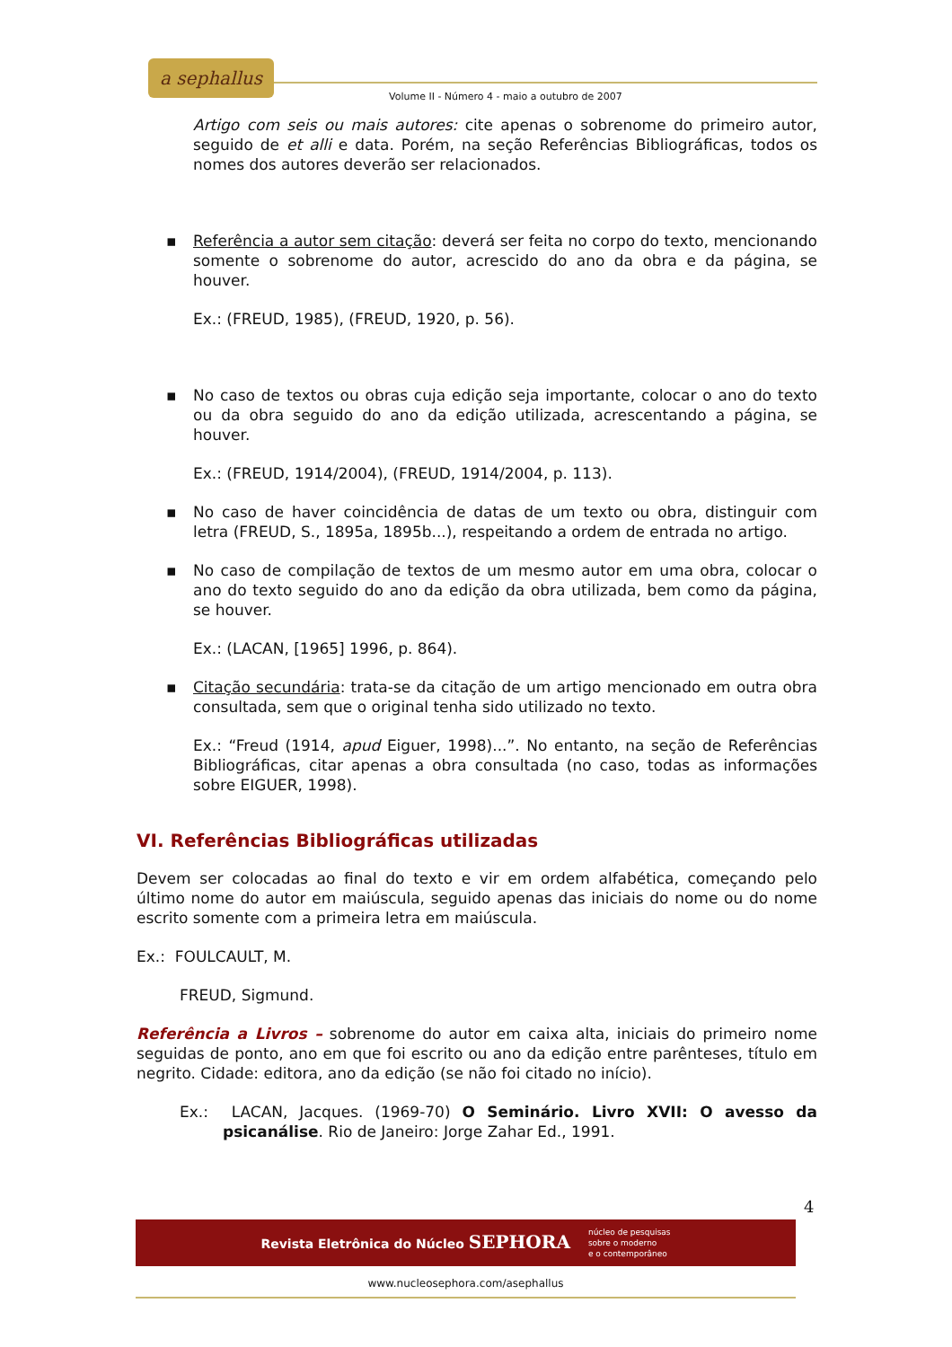a sephallus
Volume II - Número 4 - maio a outubro de 2007
Artigo com seis ou mais autores: cite apenas o sobrenome do primeiro autor, seguido de et alli e data. Porém, na seção Referências Bibliográficas, todos os nomes dos autores deverão ser relacionados.
▪ Referência a autor sem citação: deverá ser feita no corpo do texto, mencionando somente o sobrenome do autor, acrescido do ano da obra e da página, se houver.
Ex.: (FREUD, 1985), (FREUD, 1920, p. 56).
▪ No caso de textos ou obras cuja edição seja importante, colocar o ano do texto ou da obra seguido do ano da edição utilizada, acrescentando a página, se houver.
Ex.: (FREUD, 1914/2004), (FREUD, 1914/2004, p. 113).
▪ No caso de haver coincidência de datas de um texto ou obra, distinguir com letra (FREUD, S., 1895a, 1895b...), respeitando a ordem de entrada no artigo.
▪ No caso de compilação de textos de um mesmo autor em uma obra, colocar o ano do texto seguido do ano da edição da obra utilizada, bem como da página, se houver.
Ex.: (LACAN, [1965] 1996, p. 864).
▪ Citação secundária: trata-se da citação de um artigo mencionado em outra obra consultada, sem que o original tenha sido utilizado no texto.
Ex.: “Freud (1914, apud Eiguer, 1998)...”. No entanto, na seção de Referências Bibliográficas, citar apenas a obra consultada (no caso, todas as informações sobre EIGUER, 1998).
VI. Referências Bibliográficas utilizadas
Devem ser colocadas ao final do texto e vir em ordem alfabética, começando pelo último nome do autor em maiúscula, seguido apenas das iniciais do nome ou do nome escrito somente com a primeira letra em maiúscula.
Ex.: FOULCAULT, M.
FREUD, Sigmund.
Referência a Livros – sobrenome do autor em caixa alta, iniciais do primeiro nome seguidas de ponto, ano em que foi escrito ou ano da edição entre parênteses, título em negrito. Cidade: editora, ano da edição (se não foi citado no início).
Ex.: LACAN, Jacques. (1969-70) O Seminário. Livro XVII: O avesso da psicanálise. Rio de Janeiro: Jorge Zahar Ed., 1991.
4
Revista Eletrônica do Núcleo SEPHORA núcleo de pesquisas
sobre o moderno
e o contemporâneo
www.nucleosephora.com/asephallus